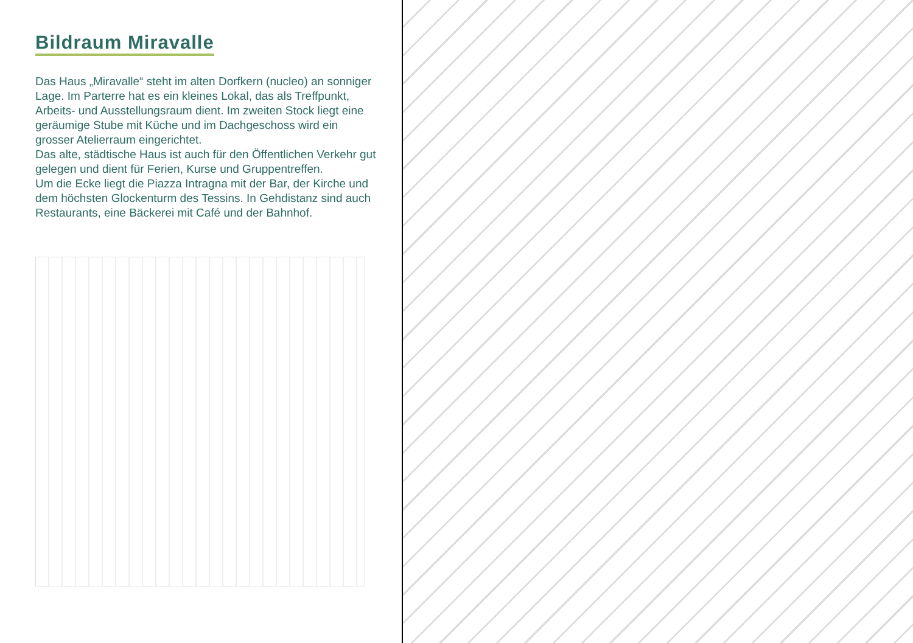Bildraum Miravalle
Das Haus „Miravalle“ steht im alten Dorfkern (nucleo) an sonniger Lage. Im Parterre hat es ein kleines Lokal, das als Treffpunkt, Arbeits- und Ausstellungsraum dient. Im zweiten Stock liegt eine geräumige Stube mit Küche und im Dachgeschoss wird ein grosser Atelierraum eingerichtet.
Das alte, städtische Haus ist auch für den Öffentlichen Verkehr gut gelegen und dient für Ferien, Kurse und Gruppentreffen.
Um die Ecke liegt die Piazza Intragna mit der Bar, der Kirche und dem höchsten Glockenturm des Tessins. In Gehdistanz sind auch Restaurants, eine Bäckerei mit Café und der Bahnhof.